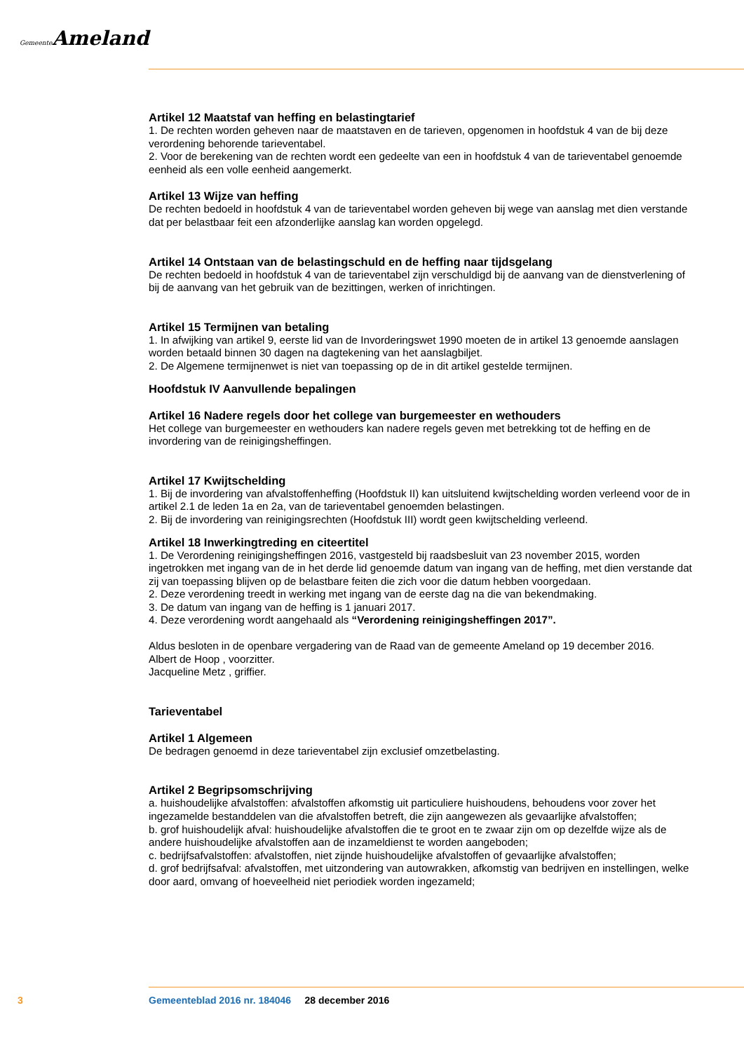Gemeente Ameland
Artikel 12 Maatstaf van heffing en belastingtarief
1. De rechten worden geheven naar de maatstaven en de tarieven, opgenomen in hoofdstuk 4 van de bij deze verordening behorende tarieventabel.
2. Voor de berekening van de rechten wordt een gedeelte van een in hoofdstuk 4 van de tarieventabel genoemde eenheid als een volle eenheid aangemerkt.
Artikel 13 Wijze van heffing
De rechten bedoeld in hoofdstuk 4 van de tarieventabel worden geheven bij wege van aanslag met dien verstande dat per belastbaar feit een afzonderlijke aanslag kan worden opgelegd.
Artikel 14 Ontstaan van de belastingschuld en de heffing naar tijdsgelang
De rechten bedoeld in hoofdstuk 4 van de tarieventabel zijn verschuldigd bij de aanvang van de dienstverlening of bij de aanvang van het gebruik van de bezittingen, werken of inrichtingen.
Artikel 15 Termijnen van betaling
1. In afwijking van artikel 9, eerste lid van de Invorderingswet 1990 moeten de in artikel 13 genoemde aanslagen worden betaald binnen 30 dagen na dagtekening van het aanslagbiljet.
2. De Algemene termijnenwet is niet van toepassing op de in dit artikel gestelde termijnen.
Hoofdstuk IV Aanvullende bepalingen
Artikel 16 Nadere regels door het college van burgemeester en wethouders
Het college van burgemeester en wethouders kan nadere regels geven met betrekking tot de heffing en de invordering van de reinigingsheffingen.
Artikel 17 Kwijtschelding
1. Bij de invordering van afvalstoffenheffing (Hoofdstuk II) kan uitsluitend kwijtschelding worden verleend voor de in artikel 2.1 de leden 1a en 2a, van de tarieventabel genoemden belastingen.
2. Bij de invordering van reinigingsrechten (Hoofdstuk III) wordt geen kwijtschelding verleend.
Artikel 18 Inwerkingtreding en citeertitel
1. De Verordening reinigingsheffingen 2016, vastgesteld bij raadsbesluit van 23 november 2015, worden ingetrokken met ingang van de in het derde lid genoemde datum van ingang van de heffing, met dien verstande dat zij van toepassing blijven op de belastbare feiten die zich voor die datum hebben voorgedaan.
2. Deze verordening treedt in werking met ingang van de eerste dag na die van bekendmaking.
3. De datum van ingang van de heffing is 1 januari 2017.
4. Deze verordening wordt aangehaald als “Verordening reinigingsheffingen 2017”.
Aldus besloten in de openbare vergadering van de Raad van de gemeente Ameland op 19 december 2016.
Albert de Hoop , voorzitter.
Jacqueline Metz , griffier.
Tarieventabel
Artikel 1 Algemeen
De bedragen genoemd in deze tarieventabel zijn exclusief omzetbelasting.
Artikel 2 Begripsomschrijving
a. huishoudelijke afvalstoffen: afvalstoffen afkomstig uit particuliere huishoudens, behoudens voor zover het ingezamelde bestanddelen van die afvalstoffen betreft, die zijn aangewezen als gevaarlijke afvalstoffen;
b. grof huishoudelijk afval: huishoudelijke afvalstoffen die te groot en te zwaar zijn om op dezelfde wijze als de andere huishoudelijke afvalstoffen aan de inzameldienst te worden aangeboden;
c. bedrijfsafvalstoffen: afvalstoffen, niet zijnde huishoudelijke afvalstoffen of gevaarlijke afvalstoffen;
d. grof bedrijfsafval: afvalstoffen, met uitzondering van autowrakken, afkomstig van bedrijven en instellingen, welke door aard, omvang of hoeveelheid niet periodiek worden ingezameld;
3 Gemeenteblad 2016 nr. 184046 28 december 2016